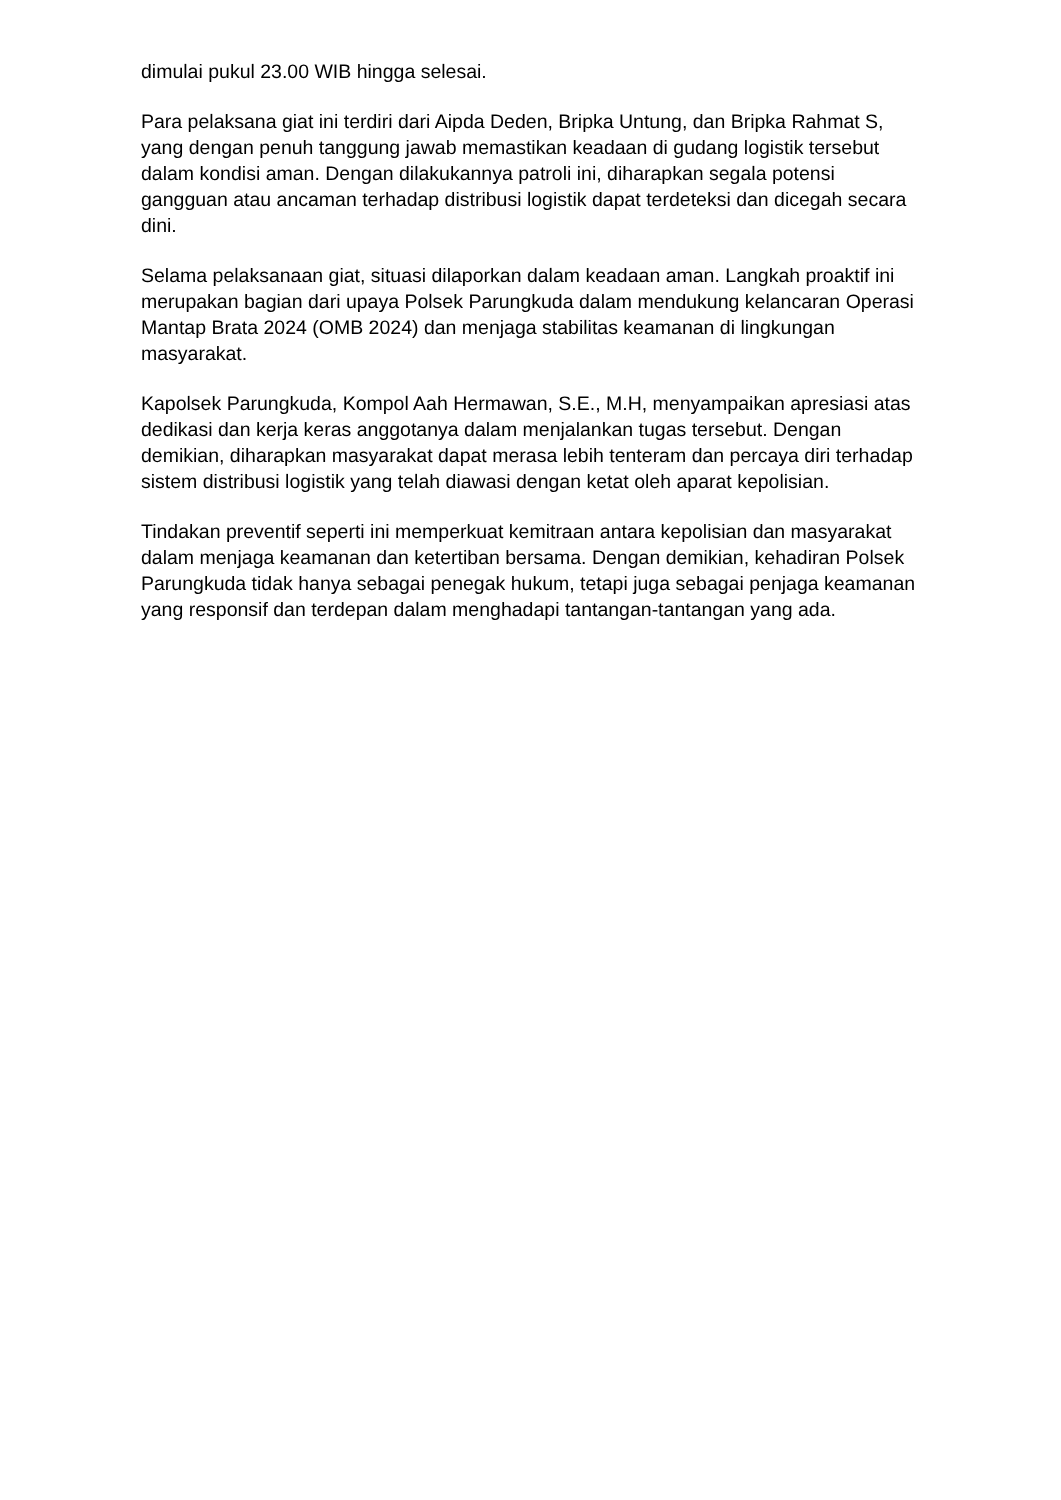dimulai pukul 23.00 WIB hingga selesai.
Para pelaksana giat ini terdiri dari Aipda Deden, Bripka Untung, dan Bripka Rahmat S, yang dengan penuh tanggung jawab memastikan keadaan di gudang logistik tersebut dalam kondisi aman. Dengan dilakukannya patroli ini, diharapkan segala potensi gangguan atau ancaman terhadap distribusi logistik dapat terdeteksi dan dicegah secara dini.
Selama pelaksanaan giat, situasi dilaporkan dalam keadaan aman. Langkah proaktif ini merupakan bagian dari upaya Polsek Parungkuda dalam mendukung kelancaran Operasi Mantap Brata 2024 (OMB 2024) dan menjaga stabilitas keamanan di lingkungan masyarakat.
Kapolsek Parungkuda, Kompol Aah Hermawan, S.E., M.H, menyampaikan apresiasi atas dedikasi dan kerja keras anggotanya dalam menjalankan tugas tersebut. Dengan demikian, diharapkan masyarakat dapat merasa lebih tenteram dan percaya diri terhadap sistem distribusi logistik yang telah diawasi dengan ketat oleh aparat kepolisian.
Tindakan preventif seperti ini memperkuat kemitraan antara kepolisian dan masyarakat dalam menjaga keamanan dan ketertiban bersama. Dengan demikian, kehadiran Polsek Parungkuda tidak hanya sebagai penegak hukum, tetapi juga sebagai penjaga keamanan yang responsif dan terdepan dalam menghadapi tantangan-tantangan yang ada.